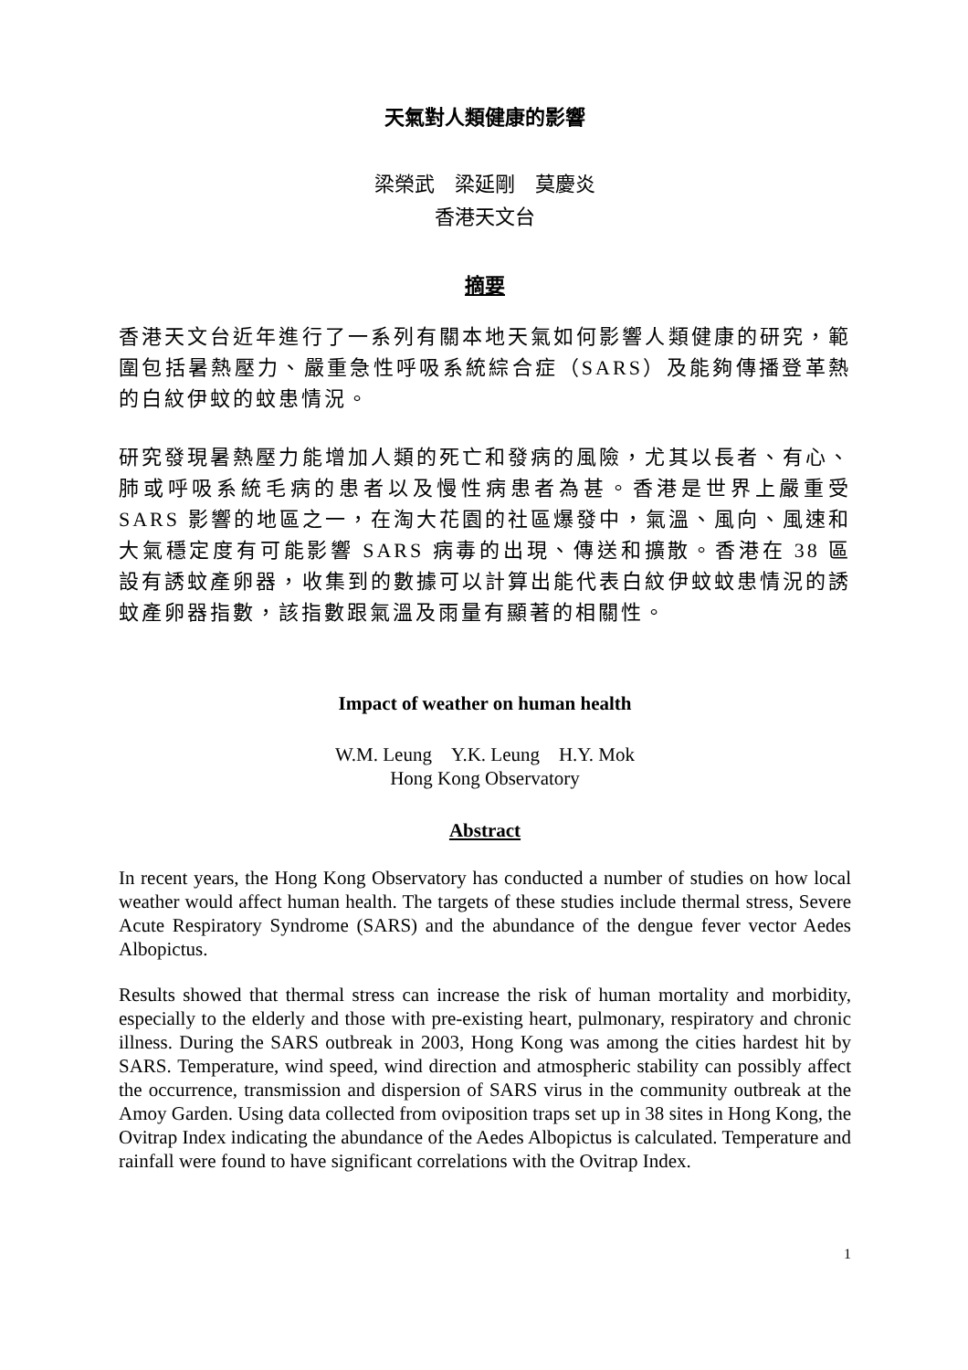天氣對人類健康的影響
梁榮武　梁延剛　莫慶炎
香港天文台
摘要
香港天文台近年進行了一系列有關本地天氣如何影響人類健康的研究，範圍包括暑熱壓力、嚴重急性呼吸系統綜合症（SARS）及能夠傳播登革熱的白紋伊蚊的蚊患情況。
研究發現暑熱壓力能增加人類的死亡和發病的風險，尤其以長者、有心、肺或呼吸系統毛病的患者以及慢性病患者為甚。香港是世界上嚴重受 SARS 影響的地區之一，在淘大花園的社區爆發中，氣溫、風向、風速和大氣穩定度有可能影響 SARS 病毒的出現、傳送和擴散。香港在 38 區設有誘蚊產卵器，收集到的數據可以計算出能代表白紋伊蚊蚊患情況的誘蚊產卵器指數，該指數跟氣溫及雨量有顯著的相關性。
Impact of weather on human health
W.M. Leung　Y.K. Leung　H.Y. Mok
Hong Kong Observatory
Abstract
In recent years, the Hong Kong Observatory has conducted a number of studies on how local weather would affect human health. The targets of these studies include thermal stress, Severe Acute Respiratory Syndrome (SARS) and the abundance of the dengue fever vector Aedes Albopictus.
Results showed that thermal stress can increase the risk of human mortality and morbidity, especially to the elderly and those with pre-existing heart, pulmonary, respiratory and chronic illness. During the SARS outbreak in 2003, Hong Kong was among the cities hardest hit by SARS. Temperature, wind speed, wind direction and atmospheric stability can possibly affect the occurrence, transmission and dispersion of SARS virus in the community outbreak at the Amoy Garden. Using data collected from oviposition traps set up in 38 sites in Hong Kong, the Ovitrap Index indicating the abundance of the Aedes Albopictus is calculated. Temperature and rainfall were found to have significant correlations with the Ovitrap Index.
1